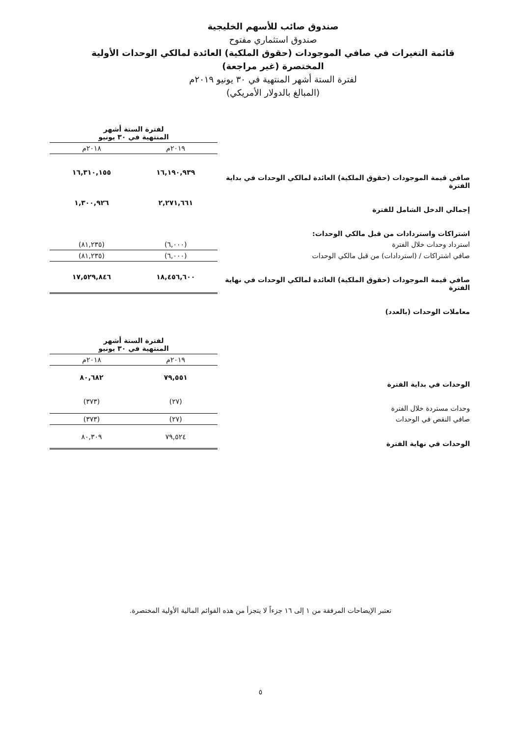صندوق صائب للأسهم الخليجية
صندوق استثماري مفتوح
قائمة التغيرات في صافي الموجودات (حقوق الملكية) العائدة لمالكي الوحدات الأولية المختصرة (غير مراجعة)
لفترة الستة أشهر المنتهية في ٣٠ يونيو ٢٠١٩م
(المبالغ بالدولار الأمريكي)
| | لفترة الستة أشهر المنتهية في ٣٠ يونيو | |
| | ٢٠١٩م | ٢٠١٨م |
| صافي قيمة الموجودات (حقوق الملكية) العائدة لمالكي الوحدات في بداية الفترة | ١٦,١٩٠,٩٣٩ | ١٦,٣١٠,١٥٥ |
| إجمالي الدخل الشامل للفترة | ٢,٢٧١,٦٦١ | ١,٣٠٠,٩٢٦ |
| اشتراكات واستردادات من قبل مالكي الوحدات: | | |
| استرداد وحدات خلال الفترة | (٦,٠٠٠) | (٨١,٢٣٥) |
| صافي اشتراكات / (استردادات) من قبل مالكي الوحدات | (٦,٠٠٠) | (٨١,٢٣٥) |
| صافي قيمة الموجودات (حقوق الملكية) العائدة لمالكي الوحدات في نهاية الفترة | ١٨,٤٥٦,٦٠٠ | ١٧,٥٢٩,٨٤٦ |
| معاملات الوحدات (بالعدد) | | |
| | لفترة الستة أشهر المنتهية في ٣٠ يونيو | |
| | ٢٠١٩م | ٢٠١٨م |
| الوحدات في بداية الفترة | ٧٩,٥٥١ | ٨٠,٦٨٢ |
| وحدات مستردة خلال الفترة | (٢٧) | (٣٧٣) |
| صافي النقص في الوحدات | (٢٧) | (٣٧٣) |
| الوحدات في نهاية الفترة | ٧٩,٥٢٤ | ٨٠,٣٠٩ |
تعتبر الإيضاحات المرفقة من ١ إلى ١٦ جزءاً لا يتجزأ من هذه القوائم المالية الأولية المختصرة.
٥